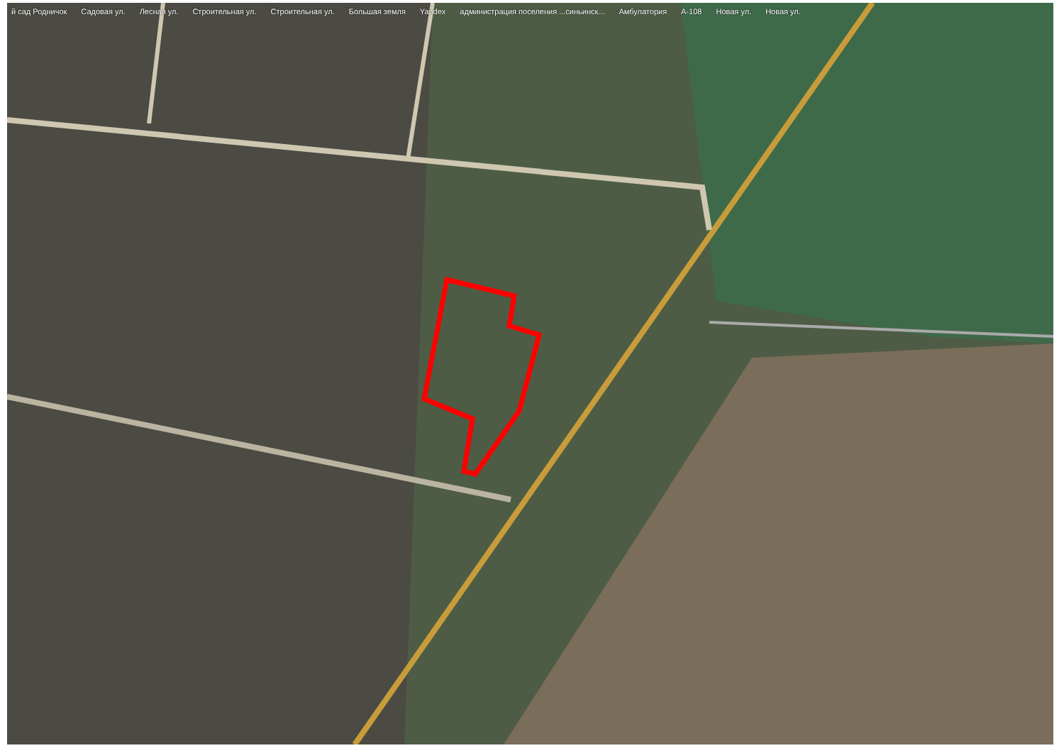й сад Родничок Садовая ул. Лесная ул. Строительная ул. Строительная ул. Большая земля Yandex администрация поселения ...синьинск... Амбулатория A-108 Новая ул. Новая ул.